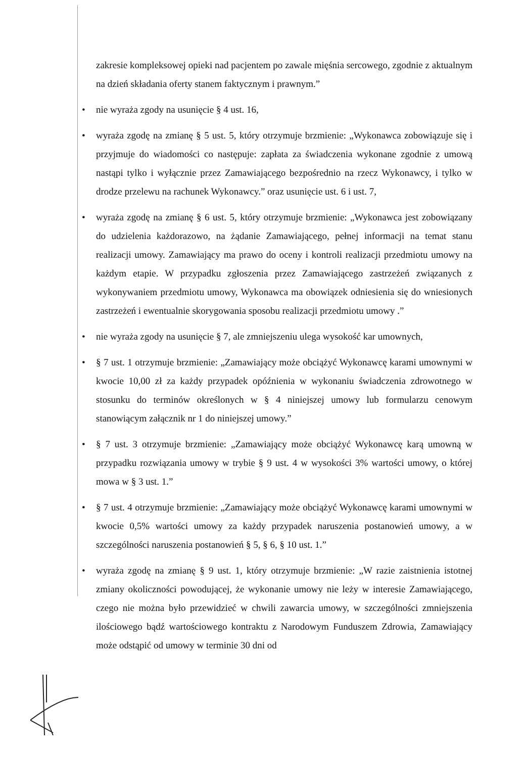zakresie kompleksowej opieki nad pacjentem po zawale mięśnia sercowego, zgodnie z aktualnym na dzień składania oferty stanem faktycznym i prawnym.”
• nie wyraża zgody na usunięcie § 4 ust. 16,
• wyraża zgodę na zmianę § 5 ust. 5, który otrzymuje brzmienie: „Wykonawca zobowiązuje się i przyjmuje do wiadomości co następuje: zapłata za świadczenia wykonane zgodnie z umową nastąpi tylko i wyłącznie przez Zamawiającego bezpośrednio na rzecz Wykonawcy, i tylko w drodze przelewu na rachunek Wykonawcy.” oraz usunięcie ust. 6 i ust. 7,
• wyraża zgodę na zmianę § 6 ust. 5, który otrzymuje brzmienie: „Wykonawca jest zobowiązany do udzielenia każdorazowo, na żądanie Zamawiającego, pełnej informacji na temat stanu realizacji umowy. Zamawiający ma prawo do oceny i kontroli realizacji przedmiotu umowy na każdym etapie. W przypadku zgłoszenia przez Zamawiającego zastrzeżeń związanych z wykonywaniem przedmiotu umowy, Wykonawca ma obowiązek odniesienia się do wniesionych zastrzeżeń i ewentualnie skorygowania sposobu realizacji przedmiotu umowy .”
• nie wyraża zgody na usunięcie § 7, ale zmniejszeniu ulega wysokość kar umownych,
• § 7 ust. 1 otrzymuje brzmienie: „Zamawiający może obciążyć Wykonawcę karami umownymi w kwocie 10,00 zł za każdy przypadek opóźnienia w wykonaniu świadczenia zdrowotnego w stosunku do terminów określonych w § 4 niniejszej umowy lub formularzu cenowym stanowiącym załącznik nr 1 do niniejszej umowy.”
• § 7 ust. 3 otrzymuje brzmienie: „Zamawiający może obciążyć Wykonawcę karą umowną w przypadku rozwiązania umowy w trybie § 9 ust. 4 w wysokości 3% wartości umowy, o której mowa w § 3 ust. 1.”
• § 7 ust. 4 otrzymuje brzmienie: „Zamawiający może obciążyć Wykonawcę karami umownymi w kwocie 0,5% wartości umowy za każdy przypadek naruszenia postanowień umowy, a w szczególności naruszenia postanowień § 5, § 6, § 10 ust. 1.”
• wyraża zgodę na zmianę § 9 ust. 1, który otrzymuje brzmienie: „W razie zaistnienia istotnej zmiany okoliczności powodującej, że wykonanie umowy nie leży w interesie Zamawiającego, czego nie można było przewidzieć w chwili zawarcia umowy, w szczególności zmniejszenia ilościowego bądź wartościowego kontraktu z Narodowym Funduszem Zdrowia, Zamawiający może odstąpić od umowy w terminie 30 dni od